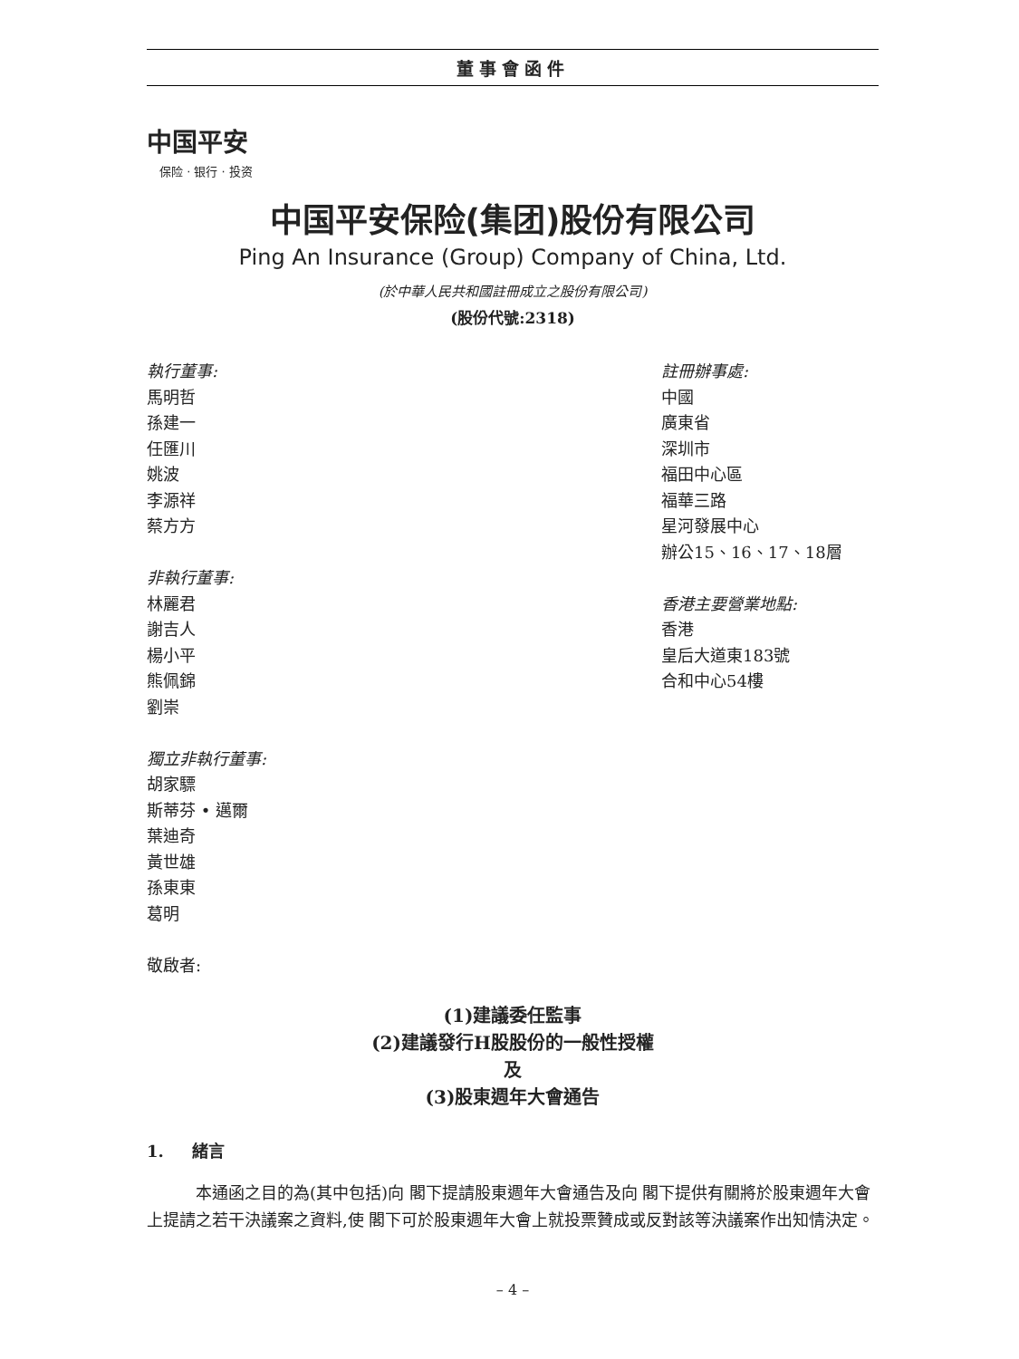董事會函件
中国平安
保险 · 银行 · 投资
中国平安保险(集团)股份有限公司
Ping An Insurance (Group) Company of China, Ltd.
(於中華人民共和國註冊成立之股份有限公司)
(股份代號:2318)
執行董事:
馬明哲
孫建一
任匯川
姚波
李源祥
蔡方方
非執行董事:
林麗君
謝吉人
楊小平
熊佩錦
劉崇
獨立非執行董事:
胡家驃
斯蒂芬 • 邁爾
葉迪奇
黃世雄
孫東東
葛明
敬啟者:
註冊辦事處:
中國
廣東省
深圳市
福田中心區
福華三路
星河發展中心
辦公15、16、17、18層
香港主要營業地點:
香港
皇后大道東183號
合和中心54樓
(1)建議委任監事
(2)建議發行H股股份的一般性授權
及
(3)股東週年大會通告
1. 緒言
本通函之目的為(其中包括)向 閣下提請股東週年大會通告及向 閣下提供有關將於股東週年大會上提請之若干決議案之資料,使 閣下可於股東週年大會上就投票贊成或反對該等決議案作出知情決定。
– 4 –